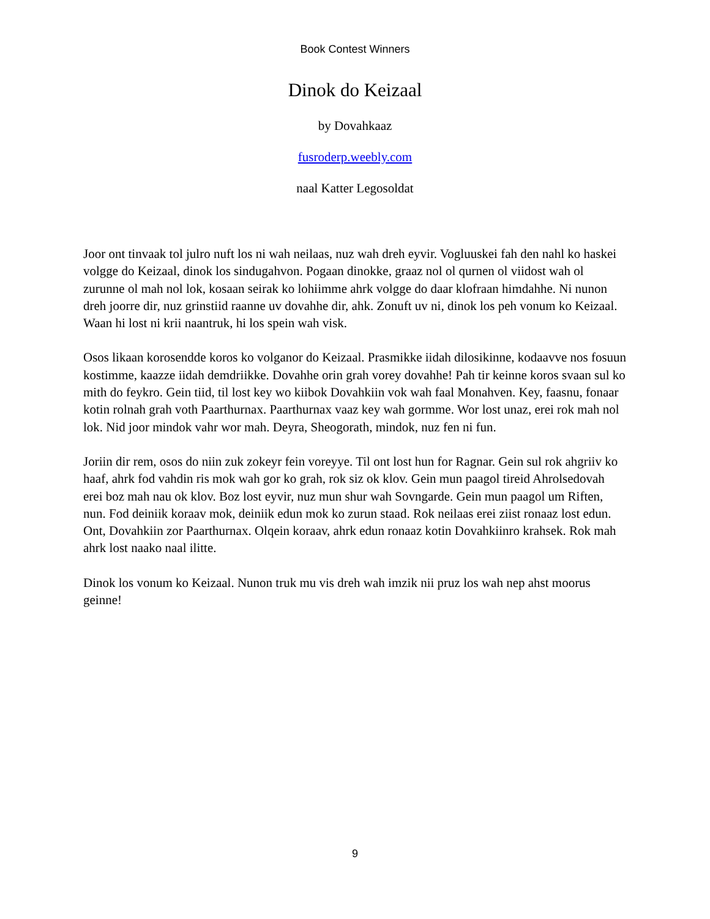Book Contest Winners
Dinok do Keizaal
by Dovahkaaz
fusroderp.weebly.com
naal Katter Legosoldat
Joor ont tinvaak tol julro nuft los ni wah neilaas, nuz wah dreh eyvir. Vogluuskei fah den nahl ko haskei volgge do Keizaal, dinok los sindugahvon. Pogaan dinokke, graaz nol ol qurnen ol viidost wah ol zurunne ol mah nol lok, kosaan seirak ko lohiimme ahrk volgge do daar klofraan himdahhe. Ni nunon dreh joorre dir, nuz grinstiid raanne uv dovahhe dir, ahk. Zonuft uv ni, dinok los peh vonum ko Keizaal. Waan hi lost ni krii naantruk, hi los spein wah visk.
Osos likaan korosendde koros ko volganor do Keizaal. Prasmikke iidah dilosikinne, kodaavve nos fosuun kostimme, kaazze iidah demdriikke. Dovahhe orin grah vorey dovahhe! Pah tir keinne koros svaan sul ko mith do feykro. Gein tiid, til lost key wo kiibok Dovahkiin vok wah faal Monahven. Key, faasnu, fonaar kotin rolnah grah voth Paarthurnax. Paarthurnax vaaz key wah gormme. Wor lost unaz, erei rok mah nol lok. Nid joor mindok vahr wor mah. Deyra, Sheogorath, mindok, nuz fen ni fun.
Joriin dir rem, osos do niin zuk zokeyr fein voreyye. Til ont lost hun for Ragnar. Gein sul rok ahgriiv ko haaf, ahrk fod vahdin ris mok wah gor ko grah, rok siz ok klov. Gein mun paagol tireid Ahrolsedovah erei boz mah nau ok klov. Boz lost eyvir, nuz mun shur wah Sovngarde. Gein mun paagol um Riften, nun. Fod deiniik koraav mok, deiniik edun mok ko zurun staad. Rok neilaas erei ziist ronaaz lost edun. Ont, Dovahkiin zor Paarthurnax. Olqein koraav, ahrk edun ronaaz kotin Dovahkiinro krahsek. Rok mah ahrk lost naako naal ilitte.
Dinok los vonum ko Keizaal. Nunon truk mu vis dreh wah imzik nii pruz los wah nep ahst moorus geinne!
9